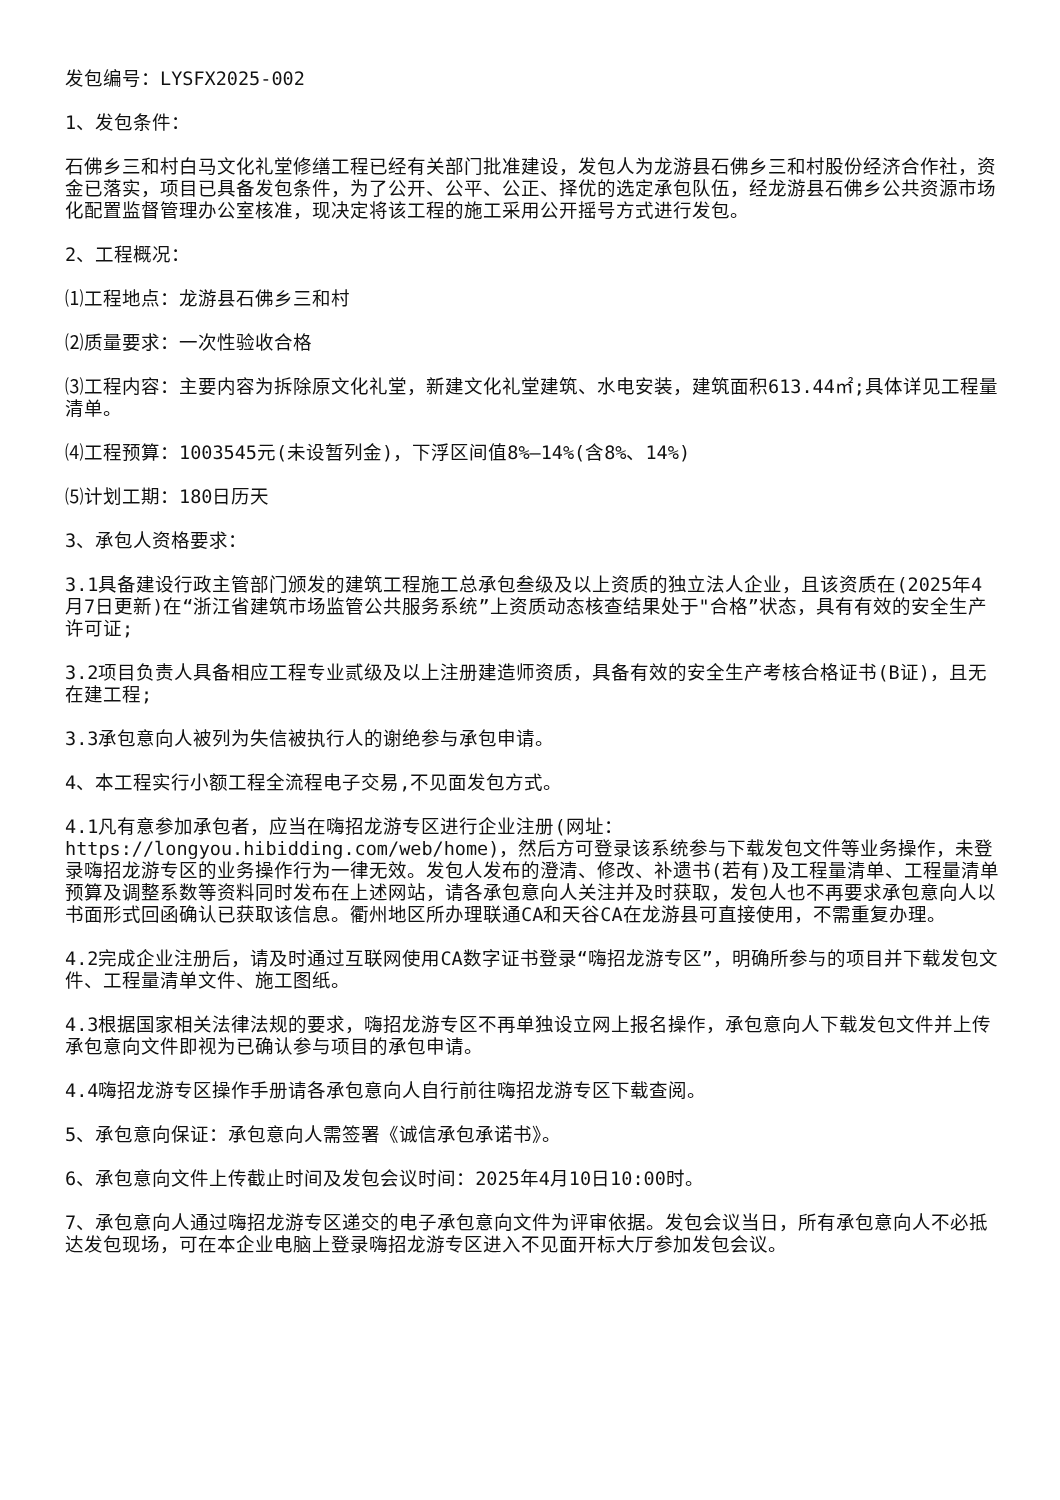发包编号：LYSFX2025-002
1、发包条件：
石佛乡三和村白马文化礼堂修缮工程已经有关部门批准建设，发包人为龙游县石佛乡三和村股份经济合作社，资金已落实，项目已具备发包条件，为了公开、公平、公正、择优的选定承包队伍，经龙游县石佛乡公共资源市场化配置监督管理办公室核准，现决定将该工程的施工采用公开摇号方式进行发包。
2、工程概况：
⑴工程地点：龙游县石佛乡三和村
⑵质量要求：一次性验收合格
⑶工程内容：主要内容为拆除原文化礼堂，新建文化礼堂建筑、水电安装，建筑面积613.44㎡;具体详见工程量清单。
⑷工程预算：1003545元(未设暂列金)，下浮区间值8%—14%(含8%、14%)
⑸计划工期：180日历天
3、承包人资格要求：
3.1具备建设行政主管部门颁发的建筑工程施工总承包叁级及以上资质的独立法人企业，且该资质在(2025年4月7日更新)在“浙江省建筑市场监管公共服务系统”上资质动态核查结果处于"合格”状态，具有有效的安全生产许可证;
3.2项目负责人具备相应工程专业贰级及以上注册建造师资质，具备有效的安全生产考核合格证书(B证)，且无在建工程;
3.3承包意向人被列为失信被执行人的谢绝参与承包申请。
4、本工程实行小额工程全流程电子交易,不见面发包方式。
4.1凡有意参加承包者，应当在嗨招龙游专区进行企业注册(网址：https://longyou.hibidding.com/web/home)，然后方可登录该系统参与下载发包文件等业务操作，未登录嗨招龙游专区的业务操作行为一律无效。发包人发布的澄清、修改、补遗书(若有)及工程量清单、工程量清单预算及调整系数等资料同时发布在上述网站，请各承包意向人关注并及时获取，发包人也不再要求承包意向人以书面形式回函确认已获取该信息。衢州地区所办理联通CA和天谷CA在龙游县可直接使用，不需重复办理。
4.2完成企业注册后，请及时通过互联网使用CA数字证书登录“嗨招龙游专区”，明确所参与的项目并下载发包文件、工程量清单文件、施工图纸。
4.3根据国家相关法律法规的要求，嗨招龙游专区不再单独设立网上报名操作，承包意向人下载发包文件并上传承包意向文件即视为已确认参与项目的承包申请。
4.4嗨招龙游专区操作手册请各承包意向人自行前往嗨招龙游专区下载查阅。
5、承包意向保证：承包意向人需签署《诚信承包承诺书》。
6、承包意向文件上传截止时间及发包会议时间：2025年4月10日10:00时。
7、承包意向人通过嗨招龙游专区递交的电子承包意向文件为评审依据。发包会议当日，所有承包意向人不必抵达发包现场，可在本企业电脑上登录嗨招龙游专区进入不见面开标大厅参加发包会议。